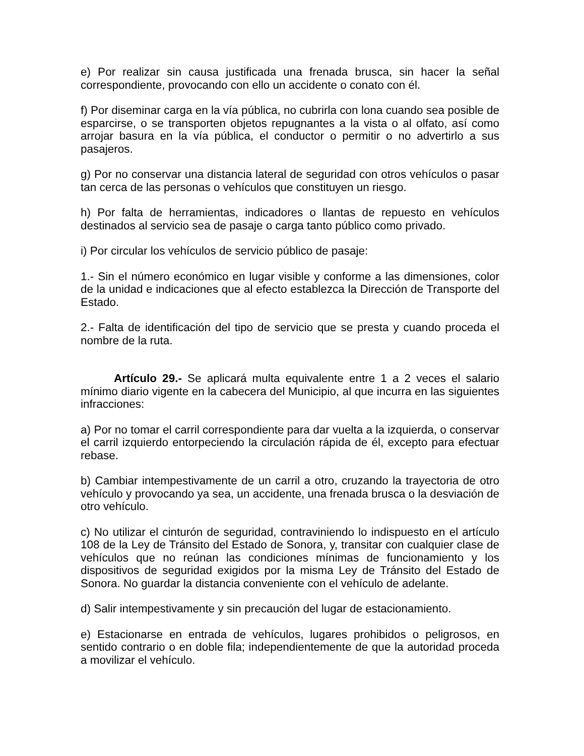e) Por realizar sin causa justificada una frenada brusca, sin hacer la señal correspondiente, provocando con ello un accidente o conato con él.
f) Por diseminar carga en la vía pública, no cubrirla con lona cuando sea posible de esparcirse, o se transporten objetos repugnantes a la vista o al olfato, así como arrojar basura en la vía pública, el conductor o permitir o no advertirlo a sus pasajeros.
g) Por no conservar una distancia lateral de seguridad con otros vehículos o pasar tan cerca de las personas o vehículos que constituyen un riesgo.
h) Por falta de herramientas, indicadores o llantas de repuesto en vehículos destinados al servicio sea de pasaje o carga tanto público como privado.
i) Por circular los vehículos de servicio público de pasaje:
1.- Sin el número económico en lugar visible y conforme a las dimensiones, color de la unidad e indicaciones que al efecto establezca la Dirección de Transporte del Estado.
2.- Falta de identificación del tipo de servicio que se presta y cuando proceda el nombre de la ruta.
Artículo 29.- Se aplicará multa equivalente entre 1 a 2 veces el salario mínimo diario vigente en la cabecera del Municipio, al que incurra en las siguientes infracciones:
a) Por no tomar el carril correspondiente para dar vuelta a la izquierda, o conservar el carril izquierdo entorpeciendo la circulación rápida de él, excepto para efectuar rebase.
b) Cambiar intempestivamente de un carril a otro, cruzando la trayectoria de otro vehículo y provocando ya sea, un accidente, una frenada brusca o la desviación de otro vehículo.
c) No utilizar el cinturón de seguridad, contraviniendo lo indispuesto en el artículo 108 de la Ley de Tránsito del Estado de Sonora, y, transitar con cualquier clase de vehículos que no reúnan las condiciones mínimas de funcionamiento y los dispositivos de seguridad exigidos por la misma Ley de Tránsito del Estado de Sonora. No guardar la distancia conveniente con el vehículo de adelante.
d) Salir intempestivamente y sin precaución del lugar de estacionamiento.
e) Estacionarse en entrada de vehículos, lugares prohibidos o peligrosos, en sentido contrario o en doble fila; independientemente de que la autoridad proceda a movilizar el vehículo.